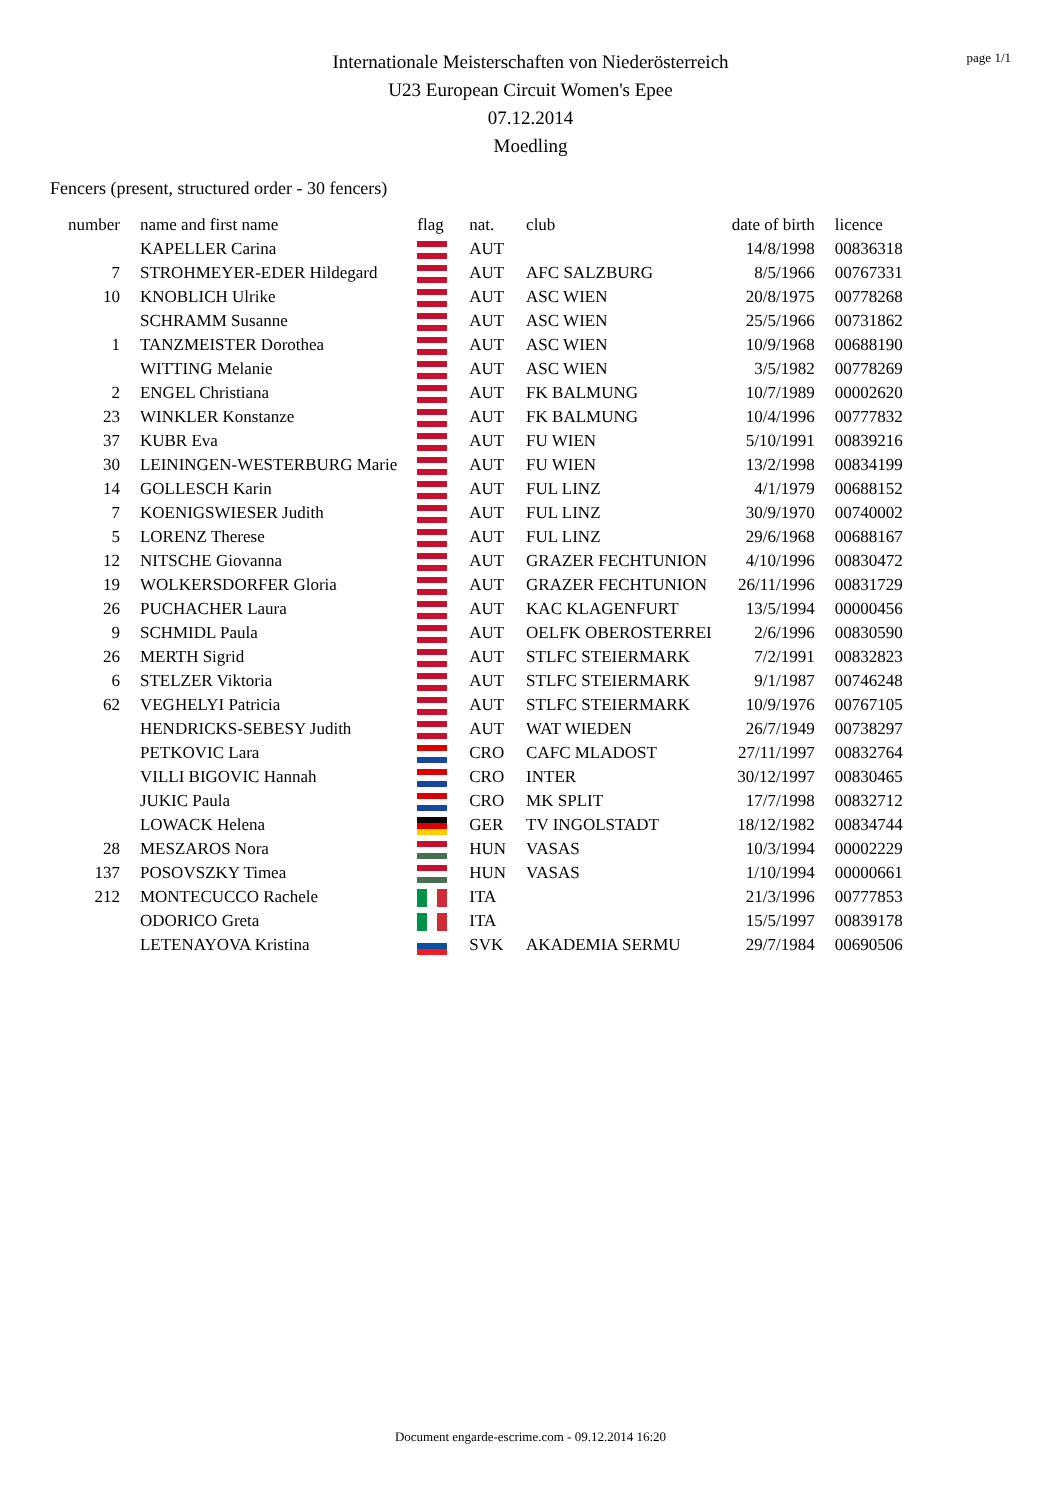page 1/1
Internationale Meisterschaften von Niederösterreich
U23 European Circuit Women's Epee
07.12.2014
Moedling
Fencers (present, structured order - 30 fencers)
| number | name and first name | flag | nat. | club | date of birth | licence |
| --- | --- | --- | --- | --- | --- | --- |
| | KAPELLER Carina | | AUT | | 14/8/1998 | 00836318 |
| 7 | STROHMEYER-EDER Hildegard | | AUT | AFC SALZBURG | 8/5/1966 | 00767331 |
| 10 | KNOBLICH Ulrike | | AUT | ASC WIEN | 20/8/1975 | 00778268 |
| | SCHRAMM Susanne | | AUT | ASC WIEN | 25/5/1966 | 00731862 |
| 1 | TANZMEISTER Dorothea | | AUT | ASC WIEN | 10/9/1968 | 00688190 |
| | WITTING Melanie | | AUT | ASC WIEN | 3/5/1982 | 00778269 |
| 2 | ENGEL Christiana | | AUT | FK BALMUNG | 10/7/1989 | 00002620 |
| 23 | WINKLER Konstanze | | AUT | FK BALMUNG | 10/4/1996 | 00777832 |
| 37 | KUBR Eva | | AUT | FU WIEN | 5/10/1991 | 00839216 |
| 30 | LEININGEN-WESTERBURG Marie | | AUT | FU WIEN | 13/2/1998 | 00834199 |
| 14 | GOLLESCH Karin | | AUT | FUL LINZ | 4/1/1979 | 00688152 |
| 7 | KOENIGSWIESER Judith | | AUT | FUL LINZ | 30/9/1970 | 00740002 |
| 5 | LORENZ Therese | | AUT | FUL LINZ | 29/6/1968 | 00688167 |
| 12 | NITSCHE Giovanna | | AUT | GRAZER FECHTUNION | 4/10/1996 | 00830472 |
| 19 | WOLKERSDORFER Gloria | | AUT | GRAZER FECHTUNION | 26/11/1996 | 00831729 |
| 26 | PUCHACHER Laura | | AUT | KAC KLAGENFURT | 13/5/1994 | 00000456 |
| 9 | SCHMIDL Paula | | AUT | OELFK OBEROSTERREI | 2/6/1996 | 00830590 |
| 26 | MERTH Sigrid | | AUT | STLFC STEIERMARK | 7/2/1991 | 00832823 |
| 6 | STELZER Viktoria | | AUT | STLFC STEIERMARK | 9/1/1987 | 00746248 |
| 62 | VEGHELYI Patricia | | AUT | STLFC STEIERMARK | 10/9/1976 | 00767105 |
| | HENDRICKS-SEBESY Judith | | AUT | WAT WIEDEN | 26/7/1949 | 00738297 |
| | PETKOVIC Lara | | CRO | CAFC MLADOST | 27/11/1997 | 00832764 |
| | VILLI BIGOVIC Hannah | | CRO | INTER | 30/12/1997 | 00830465 |
| | JUKIC Paula | | CRO | MK SPLIT | 17/7/1998 | 00832712 |
| | LOWACK Helena | | GER | TV INGOLSTADT | 18/12/1982 | 00834744 |
| 28 | MESZAROS Nora | | HUN | VASAS | 10/3/1994 | 00002229 |
| 137 | POSOVSZKY Timea | | HUN | VASAS | 1/10/1994 | 00000661 |
| 212 | MONTECUCCO Rachele | | ITA | | 21/3/1996 | 00777853 |
| | ODORICO Greta | | ITA | | 15/5/1997 | 00839178 |
| | LETENAYOVA Kristina | | SVK | AKADEMIA SERMU | 29/7/1984 | 00690506 |
Document engarde-escrime.com - 09.12.2014 16:20